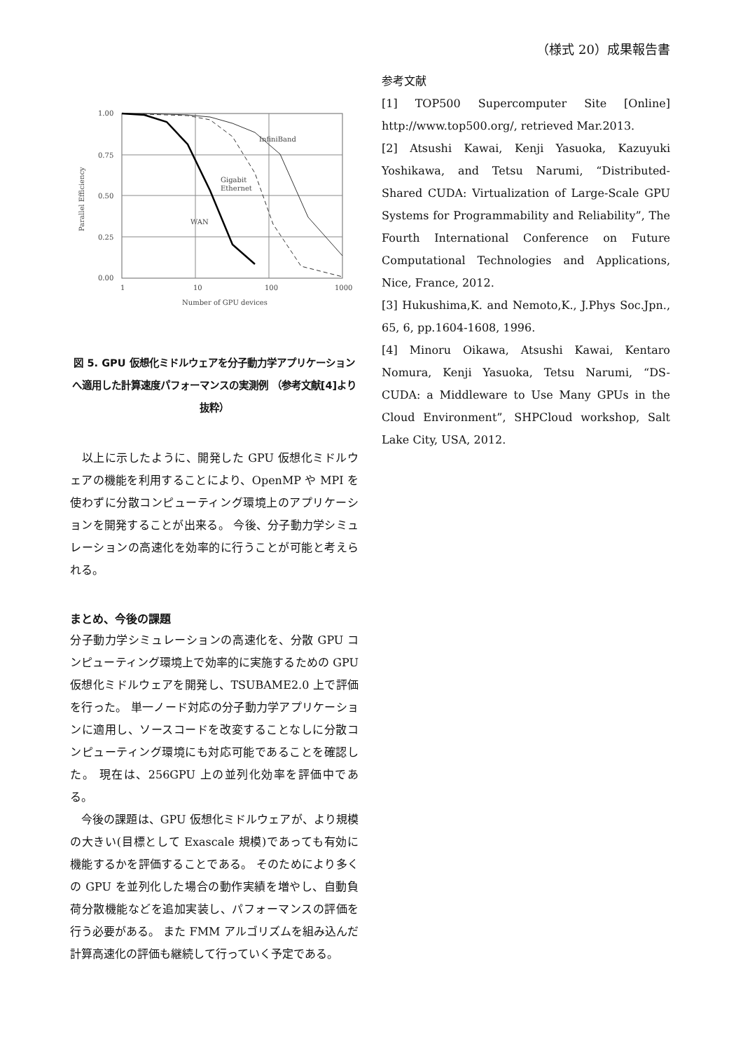（様式 20）成果報告書
1.00
0.75
0.50
0.25
0.00
1
10
100
1000
Number of GPU devices
Parallel Efficiency
InfiniBand
Gigabit
Ethernet
WAN
図 5. GPU 仮想化ミドルウェアを分子動力学アプリケーションへ適用した計算速度パフォーマンスの実測例 （参考文献[4]より抜粋）
　以上に示したように、開発した GPU 仮想化ミドルウェアの機能を利用することにより、OpenMP や MPI を使わずに分散コンピューティング環境上のアプリケーションを開発することが出来る。 今後、分子動力学シミュレーションの高速化を効率的に行うことが可能と考えられる。
まとめ、今後の課題
分子動力学シミュレーションの高速化を、分散 GPU コンピューティング環境上で効率的に実施するための GPU 仮想化ミドルウェアを開発し、TSUBAME2.0 上で評価を行った。 単一ノード対応の分子動力学アプリケーションに適用し、ソースコードを改変することなしに分散コンピューティング環境にも対応可能であることを確認した。 現在は、256GPU 上の並列化効率を評価中である。
　今後の課題は、GPU 仮想化ミドルウェアが、より規模の大きい(目標として Exascale 規模)であっても有効に機能するかを評価することである。 そのためにより多くの GPU を並列化した場合の動作実績を増やし、自動負荷分散機能などを追加実装し、パフォーマンスの評価を行う必要がある。 また FMM アルゴリズムを組み込んだ計算高速化の評価も継続して行っていく予定である。
参考文献
[1] TOP500 Supercomputer Site [Online] http://www.top500.org/, retrieved Mar.2013.
[2] Atsushi Kawai, Kenji Yasuoka, Kazuyuki Yoshikawa, and Tetsu Narumi, “Distributed-Shared CUDA: Virtualization of Large-Scale GPU Systems for Programmability and Reliability”, The Fourth International Conference on Future Computational Technologies and Applications, Nice, France, 2012.
[3] Hukushima,K. and Nemoto,K., J.Phys Soc.Jpn., 65, 6, pp.1604-1608, 1996.
[4] Minoru Oikawa, Atsushi Kawai, Kentaro Nomura, Kenji Yasuoka, Tetsu Narumi, “DS-CUDA: a Middleware to Use Many GPUs in the Cloud Environment”, SHPCloud workshop, Salt Lake City, USA, 2012.